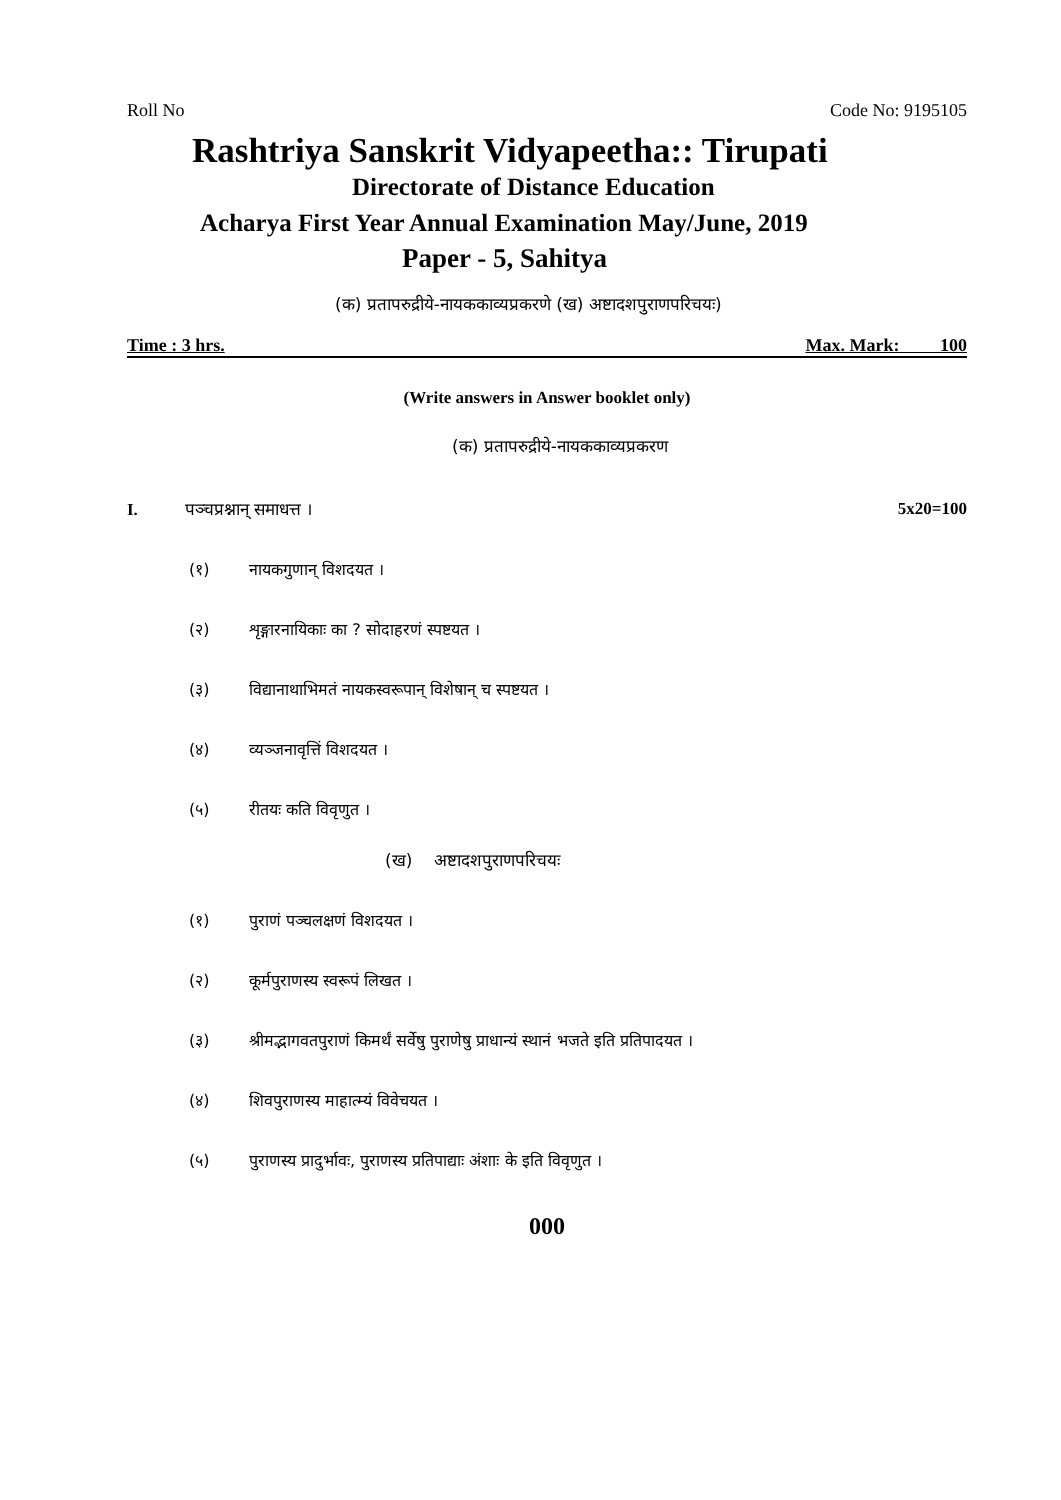Roll No Code No: 9195105
Rashtriya Sanskrit Vidyapeetha:: Tirupati
Directorate of Distance Education
Acharya First Year Annual Examination May/June, 2019
Paper - 5, Sahitya
(क) प्रतापरुद्रीये-नायककाव्यप्रकरणे (ख) अष्टादशपुराणपरिचयः)
Time : 3 hrs. Max. Mark: 100
(Write answers in Answer booklet only)
(क) प्रतापरुद्रीये-नायककाव्यप्रकरण
I. पञ्चप्रश्नान् समाधत्त । 5x20=100
(१) नायकगुणान् विशदयत ।
(२) शृङ्गारनायिकाः का ? सोदाहरणं स्पष्टयत ।
(३) विद्यानाथाभिमतं नायकस्वरूपान् विशेषान् च स्पष्टयत ।
(४) व्यञ्जनावृत्तिं विशदयत ।
(५) रीतयः कति विवृणुत ।
(ख) अष्टादशपुराणपरिचयः
(१) पुराणं पञ्चलक्षणं विशदयत ।
(२) कूर्मपुराणस्य स्वरूपं लिखत ।
(३) श्रीमद्भागवतपुराणं किमर्थं सर्वेषु पुराणेषु प्राधान्यं स्थानं भजते इति प्रतिपादयत ।
(४) शिवपुराणस्य माहात्म्यं विवेचयत ।
(५) पुराणस्य प्रादुर्भावः, पुराणस्य प्रतिपाद्याः अंशाः के इति विवृणुत ।
000